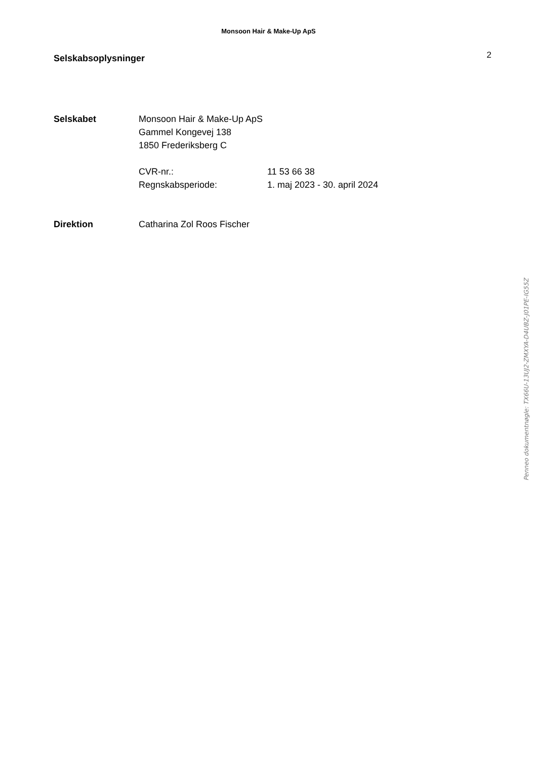Monsoon Hair & Make-Up ApS
Selskabsoplysninger
2
Selskabet Monsoon Hair & Make-Up ApS
Gammel Kongevej 138
1850 Frederiksberg C
CVR-nr.: 11 53 66 38
Regnskabsperiode: 1. maj 2023 - 30. april 2024
Direktion Catharina Zol Roos Fischer
Penneo dokumentnøgle: TX66U-13UJ2-ZMXYA-D4UBZ-J01PE-IG55Z